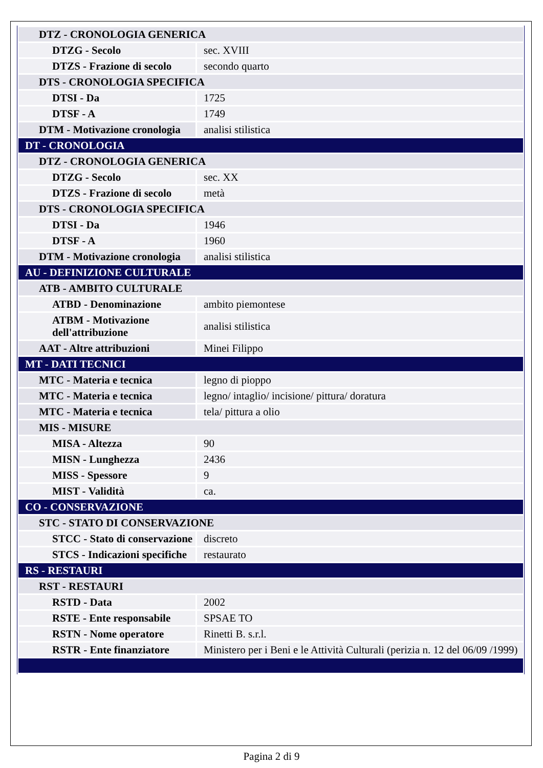| DTZ - CRONOLOGIA GENERICA | |
| DTZG - Secolo | sec. XVIII |
| DTZS - Frazione di secolo | secondo quarto |
| DTS - CRONOLOGIA SPECIFICA | |
| DTSI - Da | 1725 |
| DTSF - A | 1749 |
| DTM - Motivazione cronologia | analisi stilistica |
| DT - CRONOLOGIA | |
| DTZ - CRONOLOGIA GENERICA | |
| DTZG - Secolo | sec. XX |
| DTZS - Frazione di secolo | metà |
| DTS - CRONOLOGIA SPECIFICA | |
| DTSI - Da | 1946 |
| DTSF - A | 1960 |
| DTM - Motivazione cronologia | analisi stilistica |
| AU - DEFINIZIONE CULTURALE | |
| ATB - AMBITO CULTURALE | |
| ATBD - Denominazione | ambito piemontese |
| ATBM - Motivazione dell'attribuzione | analisi stilistica |
| AAT - Altre attribuzioni | Minei Filippo |
| MT - DATI TECNICI | |
| MTC - Materia e tecnica | legno di pioppo |
| MTC - Materia e tecnica | legno/ intaglio/ incisione/ pittura/ doratura |
| MTC - Materia e tecnica | tela/ pittura a olio |
| MIS - MISURE | |
| MISA - Altezza | 90 |
| MISN - Lunghezza | 2436 |
| MISS - Spessore | 9 |
| MIST - Validità | ca. |
| CO - CONSERVAZIONE | |
| STC - STATO DI CONSERVAZIONE | |
| STCC - Stato di conservazione | discreto |
| STCS - Indicazioni specifiche | restaurato |
| RS - RESTAURI | |
| RST - RESTAURI | |
| RSTD - Data | 2002 |
| RSTE - Ente responsabile | SPSAE TO |
| RSTN - Nome operatore | Rinetti B. s.r.l. |
| RSTR - Ente finanziatore | Ministero per i Beni e le Attività Culturali (perizia n. 12 del 06/09 /1999) |
Pagina 2 di 9